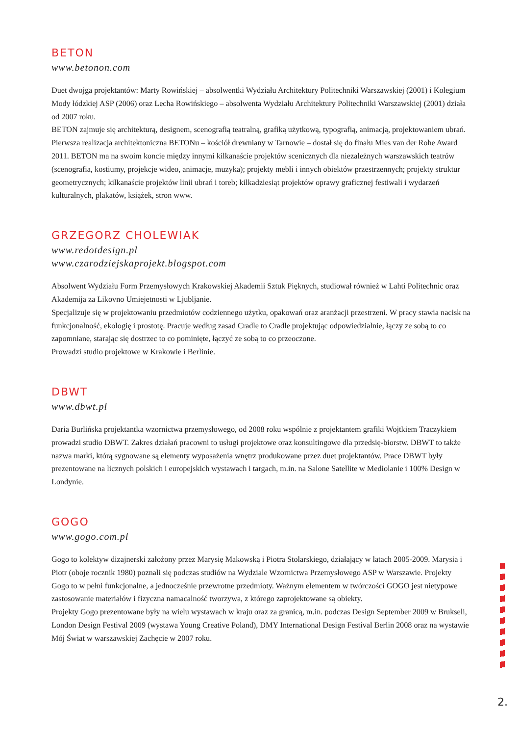BETON
www.betonon.com
Duet dwojga projektantów: Marty Rowińskiej – absolwentki Wydziału Architektury Politechniki Warszawskiej (2001) i Kolegium Mody łódzkiej ASP (2006) oraz Lecha Rowińskiego – absolwenta Wydziału Architektury Politechniki Warszawskiej (2001) działa od 2007 roku.
BETON zajmuje się architekturą, designem, scenografią teatralną, grafiką użytkową, typografią, animacją, projektowaniem ubrań. Pierwsza realizacja architektoniczna BETONu – kościół drewniany w Tarnowie – dostał się do finału Mies van der Rohe Award 2011. BETON ma na swoim koncie między innymi kilkanaście projektów scenicznych dla niezależnych warszawskich teatrów (scenografia, kostiumy, projekcje wideo, animacje, muzyka); projekty mebli i innych obiektów przestrzennych; projekty struktur geometrycznych; kilkanaście projektów linii ubrań i toreb; kilkadziesiąt projektów oprawy graficznej festiwali i wydarzeń kulturalnych, plakatów, książek, stron www.
GRZEGORZ CHOLEWIAK
www.redotdesign.pl
www.czarodziejskaprojekt.blogspot.com
Absolwent Wydziału Form Przemysłowych Krakowskiej Akademii Sztuk Pięknych, studiował również w Lahti Politechnic oraz Akademija za Likovno Umiejetnosti w Ljubljanie.
Specjalizuje się w projektowaniu przedmiotów codziennego użytku, opakowań oraz aranżacji przestrzeni. W pracy stawia nacisk na funkcjonalność, ekologię i prostotę. Pracuje według zasad Cradle to Cradle projektując odpowiedzialnie, łączy ze sobą to co zapomniane, starając się dostrzec to co pominięte, łączyć ze sobą to co przeoczone.
Prowadzi studio projektowe w Krakowie i Berlinie.
DBWT
www.dbwt.pl
Daria Burlińska projektantka wzornictwa przemysłowego, od 2008 roku wspólnie z projektantem grafiki Wojtkiem Traczykiem prowadzi studio DBWT. Zakres działań pracowni to usługi projektowe oraz konsultingowe dla przedsię-biorstw. DBWT to także nazwa marki, którą sygnowane są elementy wyposażenia wnętrz produkowane przez duet projektantów. Prace DBWT były prezentowane na licznych polskich i europejskich wystawach i targach, m.in. na Salone Satellite w Mediolanie i 100% Design w Londynie.
GOGO
www.gogo.com.pl
Gogo to kolektyw dizajnerski założony przez Marysię Makowską i Piotra Stolarskiego, działający w latach 2005-2009. Marysia i Piotr (oboje rocznik 1980) poznali się podczas studiów na Wydziale Wzornictwa Przemysłowego ASP w Warszawie. Projekty Gogo to w pełni funkcjonalne, a jednocześnie przewrotne przedmioty. Ważnym elementem w twórczości GOGO jest nietypowe zastosowanie materiałów i fizyczna namacalność tworzywa, z którego zaprojektowane są obiekty.
Projekty Gogo prezentowane były na wielu wystawach w kraju oraz za granicą, m.in. podczas Design September 2009 w Brukseli, London Design Festival 2009 (wystawa Young Creative Poland), DMY International Design Festival Berlin 2008 oraz na wystawie Mój Świat w warszawskiej Zachęcie w 2007 roku.
2.